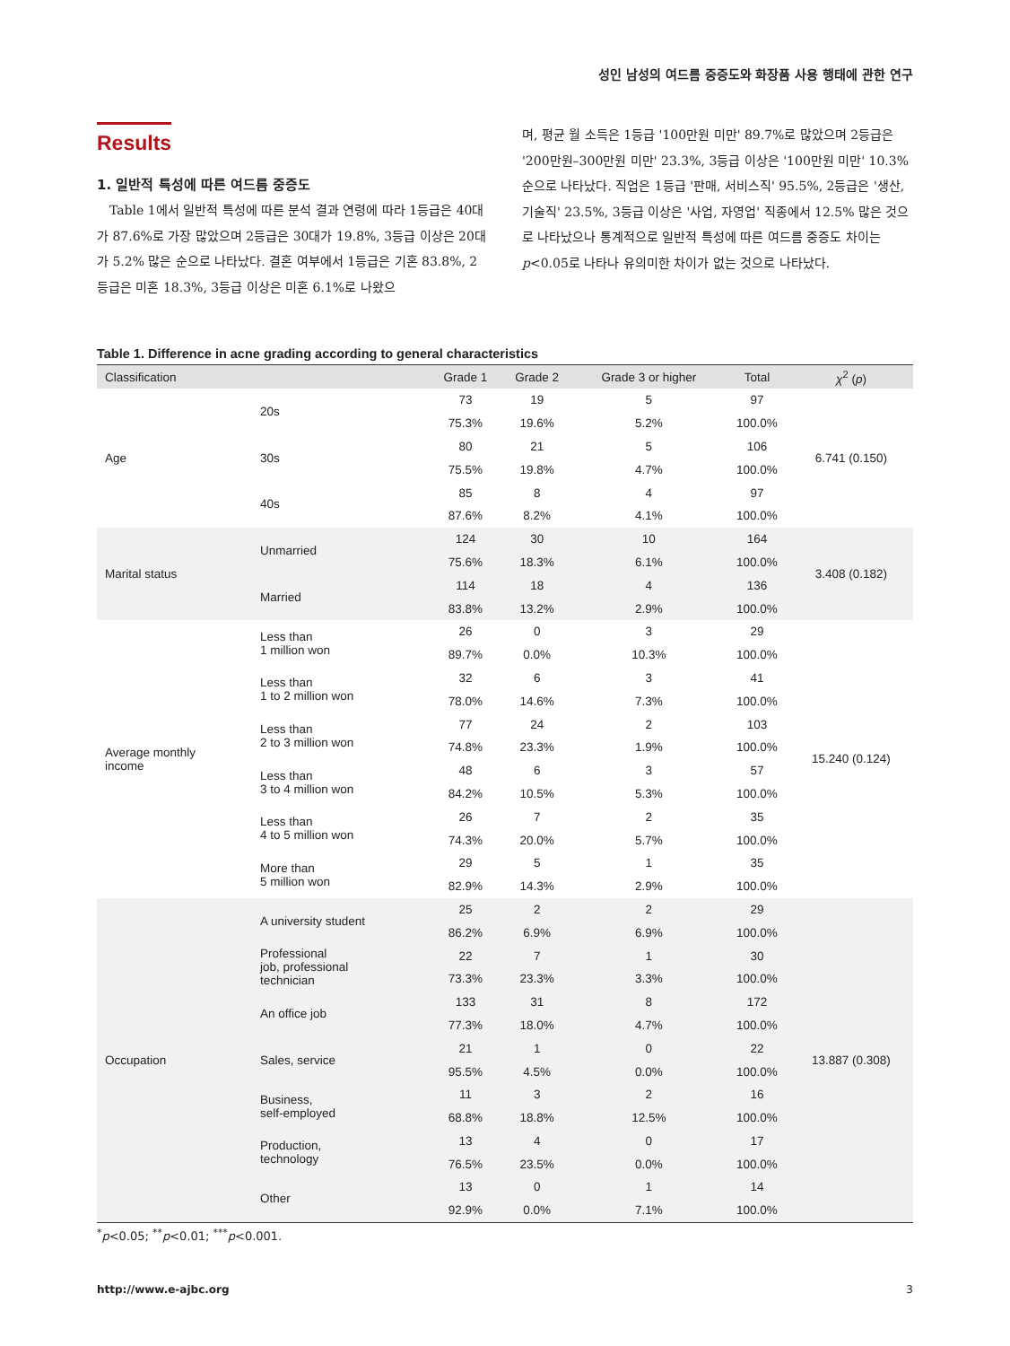성인 남성의 여드름 중증도와 화장품 사용 행태에 관한 연구
Results
1. 일반적 특성에 따른 여드름 중증도
Table 1에서 일반적 특성에 따른 분석 결과 연령에 따라 1등급은 40대가 87.6%로 가장 많았으며 2등급은 30대가 19.8%, 3등급 이상은 20대가 5.2% 많은 순으로 나타났다. 결혼 여부에서 1등급은 기혼 83.8%, 2등급은 미혼 18.3%, 3등급 이상은 미혼 6.1%로 나왔으
며, 평균 월 소득은 1등급 '100만원 미만' 89.7%로 많았으며 2등급은 '200만원–300만원 미만' 23.3%, 3등급 이상은 '100만원 미만' 10.3% 순으로 나타났다. 직업은 1등급 '판매, 서비스직' 95.5%, 2등급은 '생산, 기술직' 23.5%, 3등급 이상은 '사업, 자영업' 직종에서 12.5% 많은 것으로 나타났으나 통계적으로 일반적 특성에 따른 여드름 중증도 차이는 p<0.05로 나타나 유의미한 차이가 없는 것으로 나타났다.
Table 1. Difference in acne grading according to general characteristics
| Classification | | Grade 1 | Grade 2 | Grade 3 or higher | Total | χ<sup>2</sup> ( p ) |
| --- | --- | --- | --- | --- | --- | --- |
| Age | 20s | 73 | 19 | 5 | 97 | 6.741 (0.150) |
| | | 75.3% | 19.6% | 5.2% | 100.0% | |
| | 30s | 80 | 21 | 5 | 106 | |
| | | 75.5% | 19.8% | 4.7% | 100.0% | |
| | 40s | 85 | 8 | 4 | 97 | |
| | | 87.6% | 8.2% | 4.1% | 100.0% | |
| Marital status | Unmarried | 124 | 30 | 10 | 164 | 3.408 (0.182) |
| | | 75.6% | 18.3% | 6.1% | 100.0% | |
| | Married | 114 | 18 | 4 | 136 | |
| | | 83.8% | 13.2% | 2.9% | 100.0% | |
| Average monthly income | Less than 1 million won | 26 | 0 | 3 | 29 | 15.240 (0.124) |
| | | 89.7% | 0.0% | 10.3% | 100.0% | |
| | Less than 1 to 2 million won | 32 | 6 | 3 | 41 | |
| | | 78.0% | 14.6% | 7.3% | 100.0% | |
| | Less than 2 to 3 million won | 77 | 24 | 2 | 103 | |
| | | 74.8% | 23.3% | 1.9% | 100.0% | |
| | Less than 3 to 4 million won | 48 | 6 | 3 | 57 | |
| | | 84.2% | 10.5% | 5.3% | 100.0% | |
| | Less than 4 to 5 million won | 26 | 7 | 2 | 35 | |
| | | 74.3% | 20.0% | 5.7% | 100.0% | |
| | More than 5 million won | 29 | 5 | 1 | 35 | |
| | | 82.9% | 14.3% | 2.9% | 100.0% | |
| Occupation | A university student | 25 | 2 | 2 | 29 | 13.887 (0.308) |
| | | 86.2% | 6.9% | 6.9% | 100.0% | |
| | Professional job, professional technician | 22 | 7 | 1 | 30 | |
| | | 73.3% | 23.3% | 3.3% | 100.0% | |
| | An office job | 133 | 31 | 8 | 172 | |
| | | 77.3% | 18.0% | 4.7% | 100.0% | |
| | Sales, service | 21 | 1 | 0 | 22 | |
| | | 95.5% | 4.5% | 0.0% | 100.0% | |
| | Business, self-employed | 11 | 3 | 2 | 16 | |
| | | 68.8% | 18.8% | 12.5% | 100.0% | |
| | Production, technology | 13 | 4 | 0 | 17 | |
| | | 76.5% | 23.5% | 0.0% | 100.0% | |
| | Other | 13 | 0 | 1 | 14 | |
| | | 92.9% | 0.0% | 7.1% | 100.0% | |
<sup>*</sup> p<0.05; <sup>**</sup>p<0.01; <sup>***</sup>p<0.001.
http://www.e-ajbc.org 3